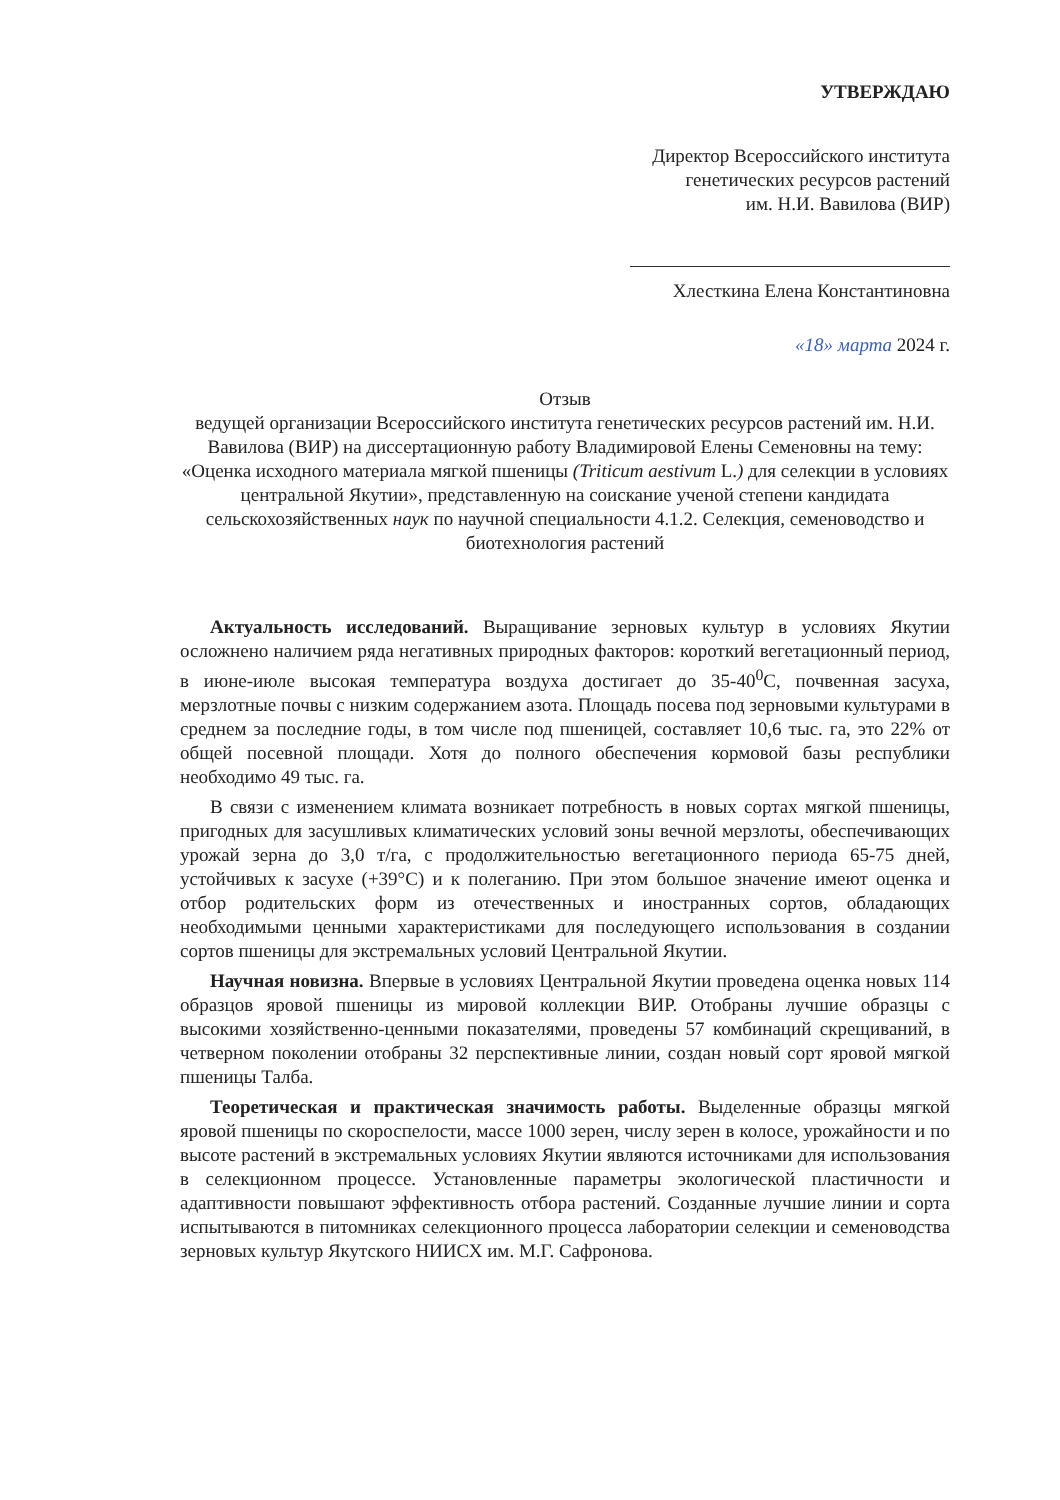УТВЕРЖДАЮ
Директор Всероссийского института
генетических ресурсов растений
им. Н.И. Вавилова (ВИР)
Хлесткина Елена Константиновна
«18» марта 2024 г.
Отзыв
ведущей организации Всероссийского института генетических ресурсов растений им. Н.И. Вавилова (ВИР) на диссертационную работу Владимировой Елены Семеновны на тему: «Оценка исходного материала мягкой пшеницы (Triticum aestivum L.) для селекции в условиях центральной Якутии», представленную на соискание ученой степени кандидата сельскохозяйственных наук по научной специальности 4.1.2. Селекция, семеноводство и биотехнология растений
Актуальность исследований. Выращивание зерновых культур в условиях Якутии осложнено наличием ряда негативных природных факторов: короткий вегетационный период, в июне-июле высокая температура воздуха достигает до 35-40<sup>0</sup>С, почвенная засуха, мерзлотные почвы с низким содержанием азота. Площадь посева под зерновыми культурами в среднем за последние годы, в том числе под пшеницей, составляет 10,6 тыс. га, это 22% от общей посевной площади. Хотя до полного обеспечения кормовой базы республики необходимо 49 тыс. га.
В связи с изменением климата возникает потребность в новых сортах мягкой пшеницы, пригодных для засушливых климатических условий зоны вечной мерзлоты, обеспечивающих урожай зерна до 3,0 т/га, с продолжительностью вегетационного периода 65-75 дней, устойчивых к засухе (+39°С) и к полеганию. При этом большое значение имеют оценка и отбор родительских форм из отечественных и иностранных сортов, обладающих необходимыми ценными характеристиками для последующего использования в создании сортов пшеницы для экстремальных условий Центральной Якутии.
Научная новизна. Впервые в условиях Центральной Якутии проведена оценка новых 114 образцов яровой пшеницы из мировой коллекции ВИР. Отобраны лучшие образцы с высокими хозяйственно-ценными показателями, проведены 57 комбинаций скрещиваний, в четверном поколении отобраны 32 перспективные линии, создан новый сорт яровой мягкой пшеницы Талба.
Теоретическая и практическая значимость работы. Выделенные образцы мягкой яровой пшеницы по скороспелости, массе 1000 зерен, числу зерен в колосе, урожайности и по высоте растений в экстремальных условиях Якутии являются источниками для использования в селекционном процессе. Установленные параметры экологической пластичности и адаптивности повышают эффективность отбора растений. Созданные лучшие линии и сорта испытываются в питомниках селекционного процесса лаборатории селекции и семеноводства зерновых культур Якутского НИИСХ им. М.Г. Сафронова.